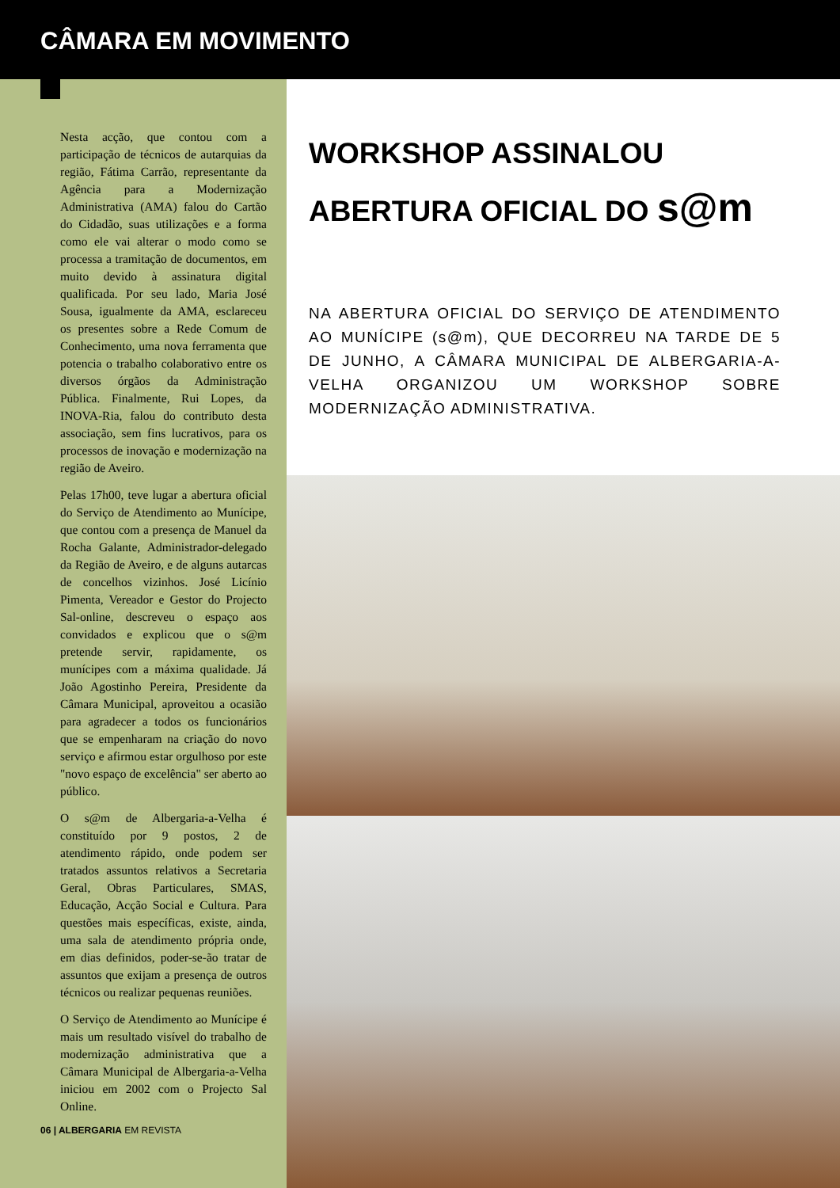CÂMARA EM MOVIMENTO
Nesta acção, que contou com a participação de técnicos de autarquias da região, Fátima Carrão, representante da Agência para a Modernização Administrativa (AMA) falou do Cartão do Cidadão, suas utilizações e a forma como ele vai alterar o modo como se processa a tramitação de documentos, em muito devido à assinatura digital qualificada. Por seu lado, Maria José Sousa, igualmente da AMA, esclareceu os presentes sobre a Rede Comum de Conhecimento, uma nova ferramenta que potencia o trabalho colaborativo entre os diversos órgãos da Administração Pública. Finalmente, Rui Lopes, da INOVA-Ria, falou do contributo desta associação, sem fins lucrativos, para os processos de inovação e modernização na região de Aveiro.
Pelas 17h00, teve lugar a abertura oficial do Serviço de Atendimento ao Munícipe, que contou com a presença de Manuel da Rocha Galante, Administrador-delegado da Região de Aveiro, e de alguns autarcas de concelhos vizinhos. José Licínio Pimenta, Vereador e Gestor do Projecto Sal-online, descreveu o espaço aos convidados e explicou que o s@m pretende servir, rapidamente, os munícipes com a máxima qualidade. Já João Agostinho Pereira, Presidente da Câmara Municipal, aproveitou a ocasião para agradecer a todos os funcionários que se empenharam na criação do novo serviço e afirmou estar orgulhoso por este "novo espaço de excelência" ser aberto ao público.
O s@m de Albergaria-a-Velha é constituído por 9 postos, 2 de atendimento rápido, onde podem ser tratados assuntos relativos a Secretaria Geral, Obras Particulares, SMAS, Educação, Acção Social e Cultura. Para questões mais específicas, existe, ainda, uma sala de atendimento própria onde, em dias definidos, poder-se-ão tratar de assuntos que exijam a presença de outros técnicos ou realizar pequenas reuniões.
O Serviço de Atendimento ao Munícipe é mais um resultado visível do trabalho de modernização administrativa que a Câmara Municipal de Albergaria-a-Velha iniciou em 2002 com o Projecto Sal Online.
06 | ALBERGARIA EM REVISTA
WORKSHOP ASSINALOU
ABERTURA OFICIAL DO s@m
NA ABERTURA OFICIAL DO SERVIÇO DE ATENDIMENTO AO MUNÍCIPE (s@m), QUE DECORREU NA TARDE DE 5 DE JUNHO, A CÂMARA MUNICIPAL DE ALBERGARIA-A-VELHA ORGANIZOU UM WORKSHOP SOBRE MODERNIZAÇÃO ADMINISTRATIVA.